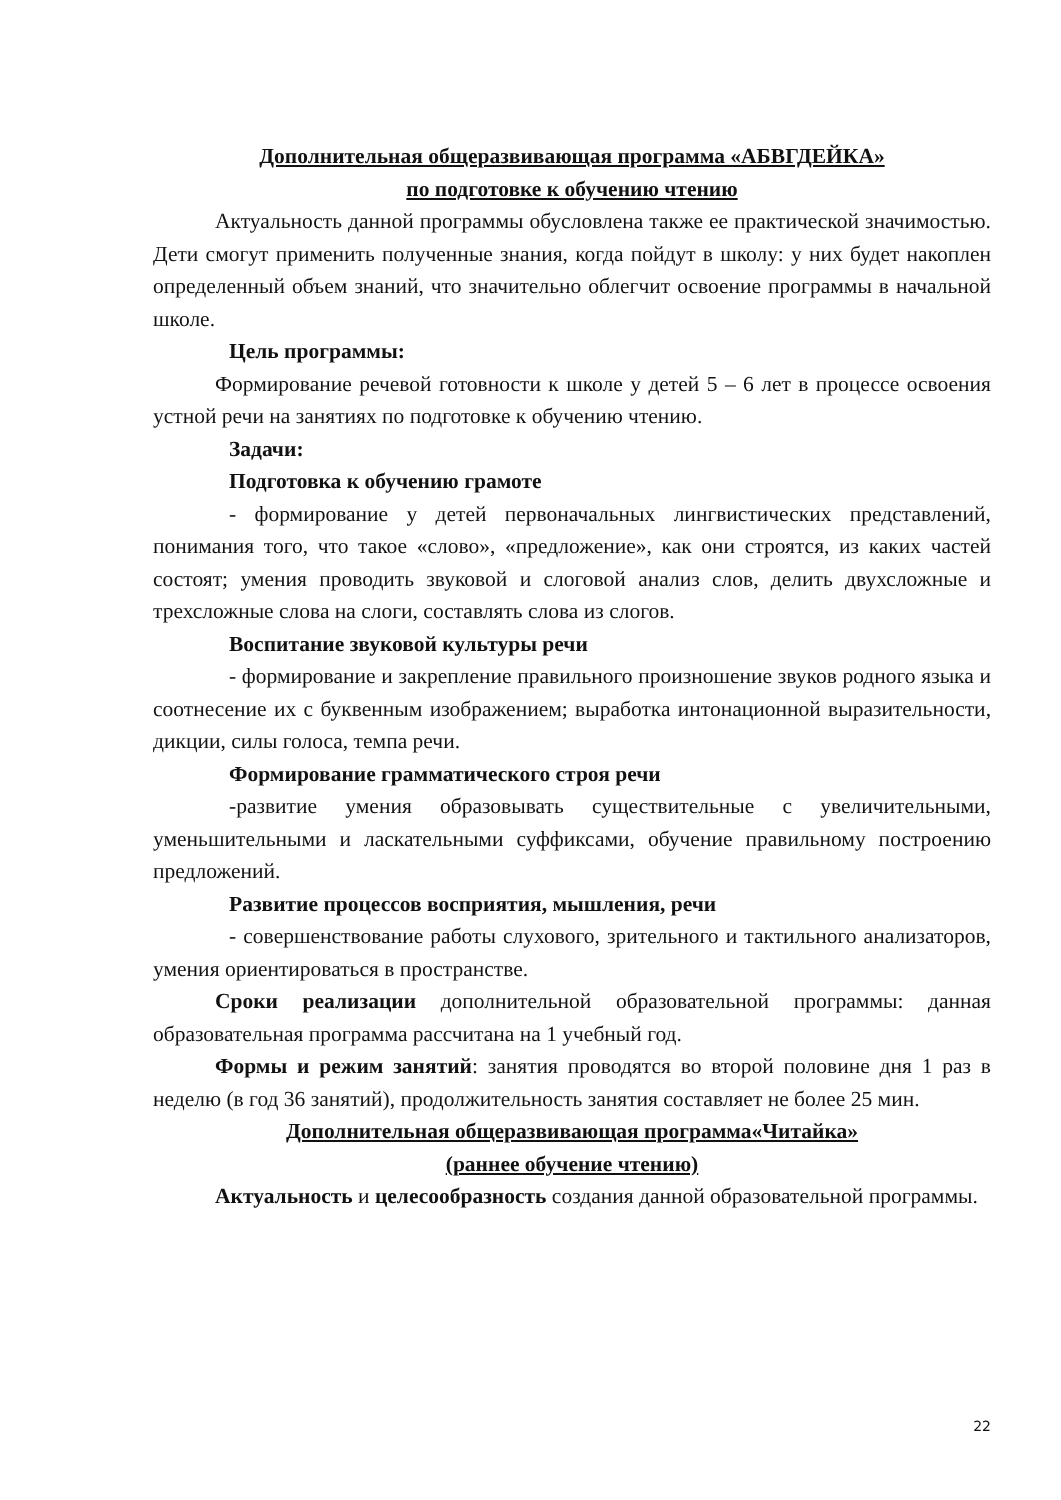Дополнительная общеразвивающая программа «АБВГДЕЙКА»
по подготовке к обучению чтению
Актуальность данной программы обусловлена также ее практической значимостью. Дети смогут применить полученные знания, когда пойдут в школу: у них будет накоплен определенный объем знаний, что значительно облегчит освоение программы в начальной школе.
Цель программы:
Формирование речевой готовности к школе у детей 5 – 6 лет в процессе освоения устной речи на занятиях по подготовке к обучению чтению.
Задачи:
Подготовка к обучению грамоте
- формирование у детей первоначальных лингвистических представлений, понимания того, что такое «слово», «предложение», как они строятся, из каких частей состоят; умения проводить звуковой и слоговой анализ слов, делить двухсложные и трехсложные слова на слоги, составлять слова из слогов.
Воспитание звуковой культуры речи
- формирование и закрепление правильного произношение звуков родного языка и соотнесение их с буквенным изображением; выработка интонационной выразительности, дикции, силы голоса, темпа речи.
Формирование грамматического строя речи
-развитие умения образовывать существительные с увеличительными, уменьшительными и ласкательными суффиксами, обучение правильному построению предложений.
Развитие процессов восприятия, мышления, речи
- совершенствование работы слухового, зрительного и тактильного анализаторов, умения ориентироваться в пространстве.
Сроки реализации дополнительной образовательной программы: данная образовательная программа рассчитана на 1 учебный год.
Формы и режим занятий: занятия проводятся во второй половине дня 1 раз в неделю (в год 36 занятий), продолжительность занятия составляет не более 25 мин.
Дополнительная общеразвивающая программа«Читайка»
(раннее обучение чтению)
Актуальность и целесообразность создания данной образовательной программы.
22